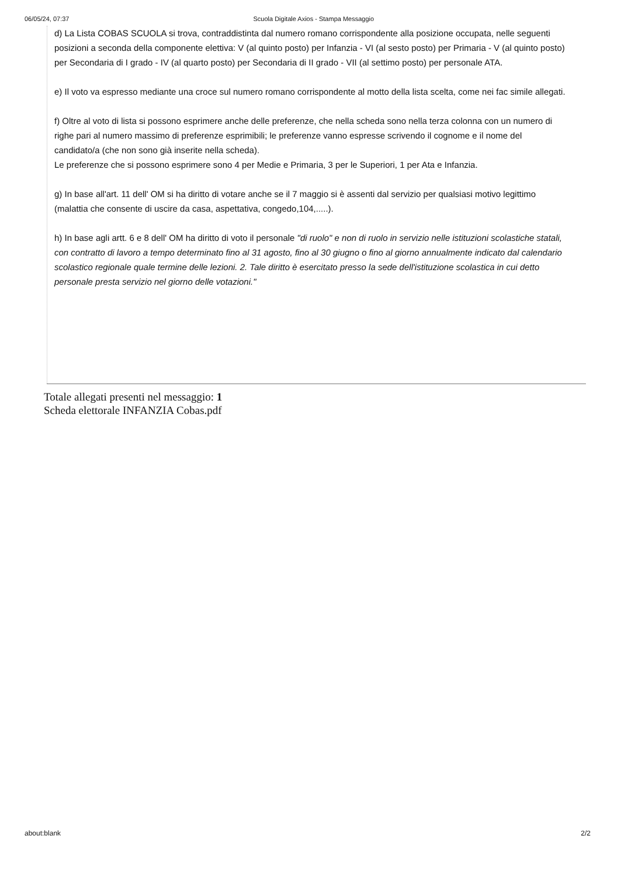06/05/24, 07:37 Scuola Digitale Axios - Stampa Messaggio
d) La Lista COBAS SCUOLA si trova, contraddistinta dal numero romano corrispondente alla posizione occupata, nelle seguenti posizioni a seconda della componente elettiva: V (al quinto posto) per Infanzia - VI (al sesto posto) per Primaria - V (al quinto posto) per Secondaria di I grado - IV (al quarto posto) per Secondaria di II grado - VII (al settimo posto) per personale ATA.
e) Il voto va espresso mediante una croce sul numero romano corrispondente al motto della lista scelta, come nei fac simile allegati.
f) Oltre al voto di lista si possono esprimere anche delle preferenze, che nella scheda sono nella terza colonna con un numero di righe pari al numero massimo di preferenze esprimibili; le preferenze vanno espresse scrivendo il cognome e il nome del candidato/a (che non sono già inserite nella scheda).
Le preferenze che si possono esprimere sono 4 per Medie e Primaria, 3 per le Superiori, 1 per Ata e Infanzia.
g) In base all'art. 11 dell' OM si ha diritto di votare anche se il 7 maggio si è assenti dal servizio per qualsiasi motivo legittimo (malattia che consente di uscire da casa, aspettativa, congedo,104,.....).
h) In base agli artt. 6 e 8 dell' OM ha diritto di voto il personale "di ruolo" e non di ruolo in servizio nelle istituzioni scolastiche statali, con contratto di lavoro a tempo determinato fino al 31 agosto, fino al 30 giugno o fino al giorno annualmente indicato dal calendario scolastico regionale quale termine delle lezioni. 2. Tale diritto è esercitato presso la sede dell'istituzione scolastica in cui detto personale presta servizio nel giorno delle votazioni."
Totale allegati presenti nel messaggio: 1
Scheda elettorale INFANZIA Cobas.pdf
about:blank 2/2